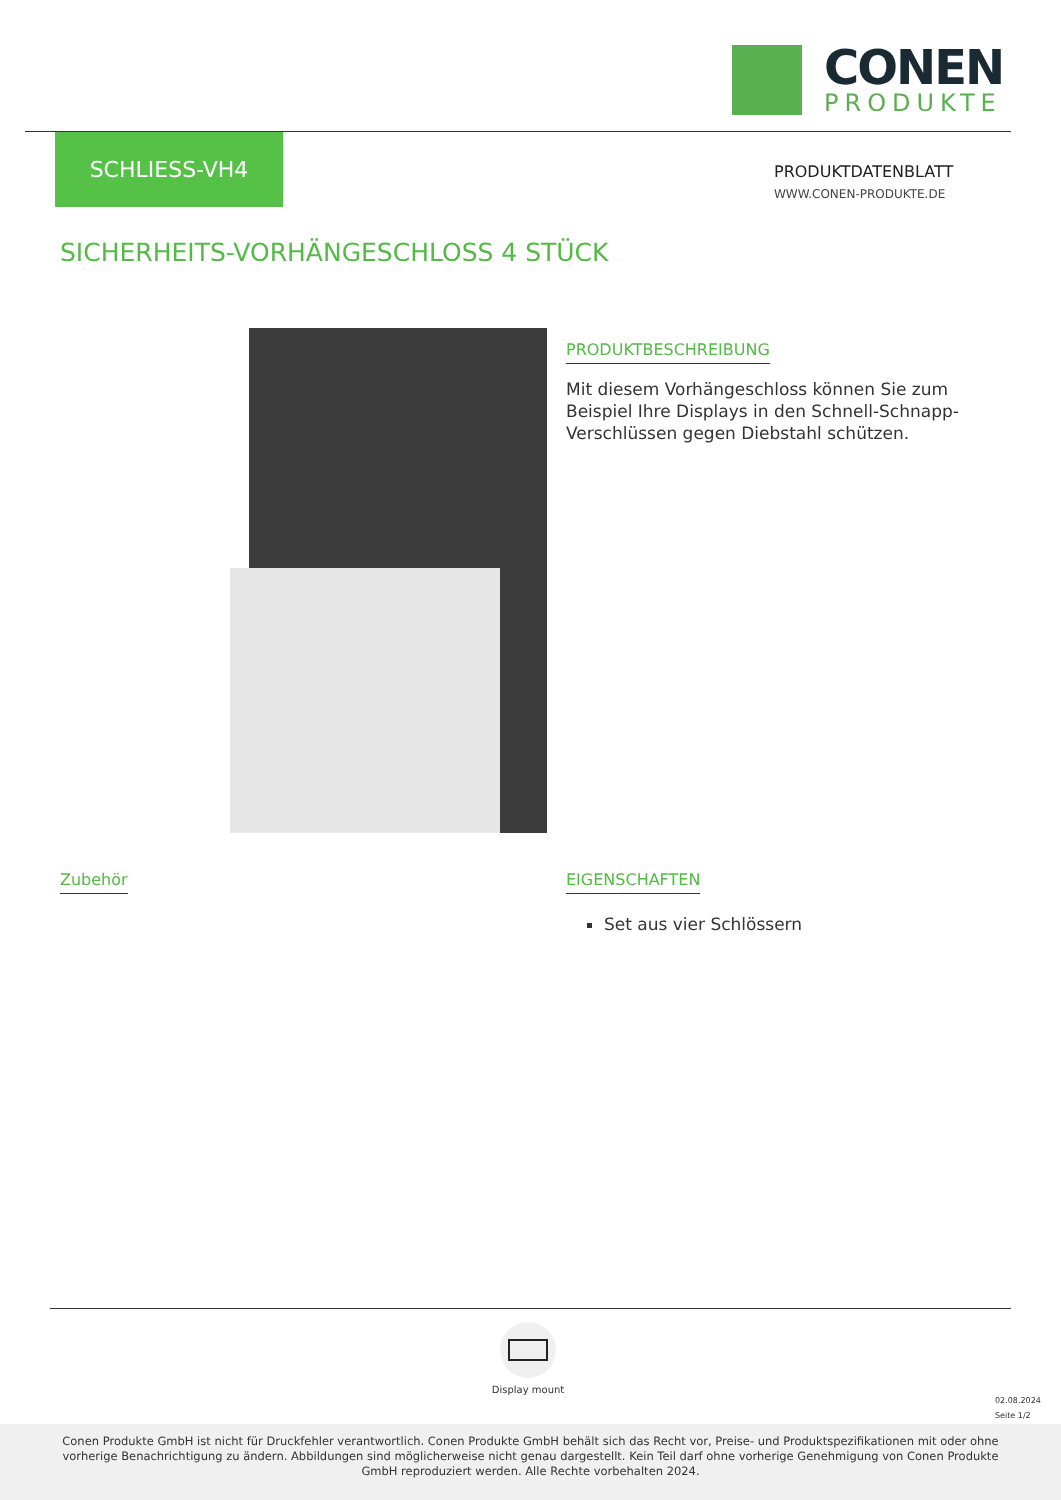CONEN
PRODUKTE
SCHLIESS-VH4
PRODUKTDATENBLATT
WWW.CONEN-PRODUKTE.DE
SICHERHEITS-VORHÄNGESCHLOSS 4 STÜCK
PRODUKTBESCHREIBUNG
Mit diesem Vorhängeschloss können Sie zum Beispiel Ihre Displays in den Schnell-Schnapp-Verschlüssen gegen Diebstahl schützen.
Zubehör
EIGENSCHAFTEN
Set aus vier Schlössern
Display mount
02.08.2024
Seite 1/2
Conen Produkte GmbH ist nicht für Druckfehler verantwortlich. Conen Produkte GmbH behält sich das Recht vor, Preise- und Produktspezifikationen mit oder ohne vorherige Benachrichtigung zu ändern. Abbildungen sind möglicherweise nicht genau dargestellt. Kein Teil darf ohne vorherige Genehmigung von Conen Produkte GmbH reproduziert werden. Alle Rechte vorbehalten 2024.